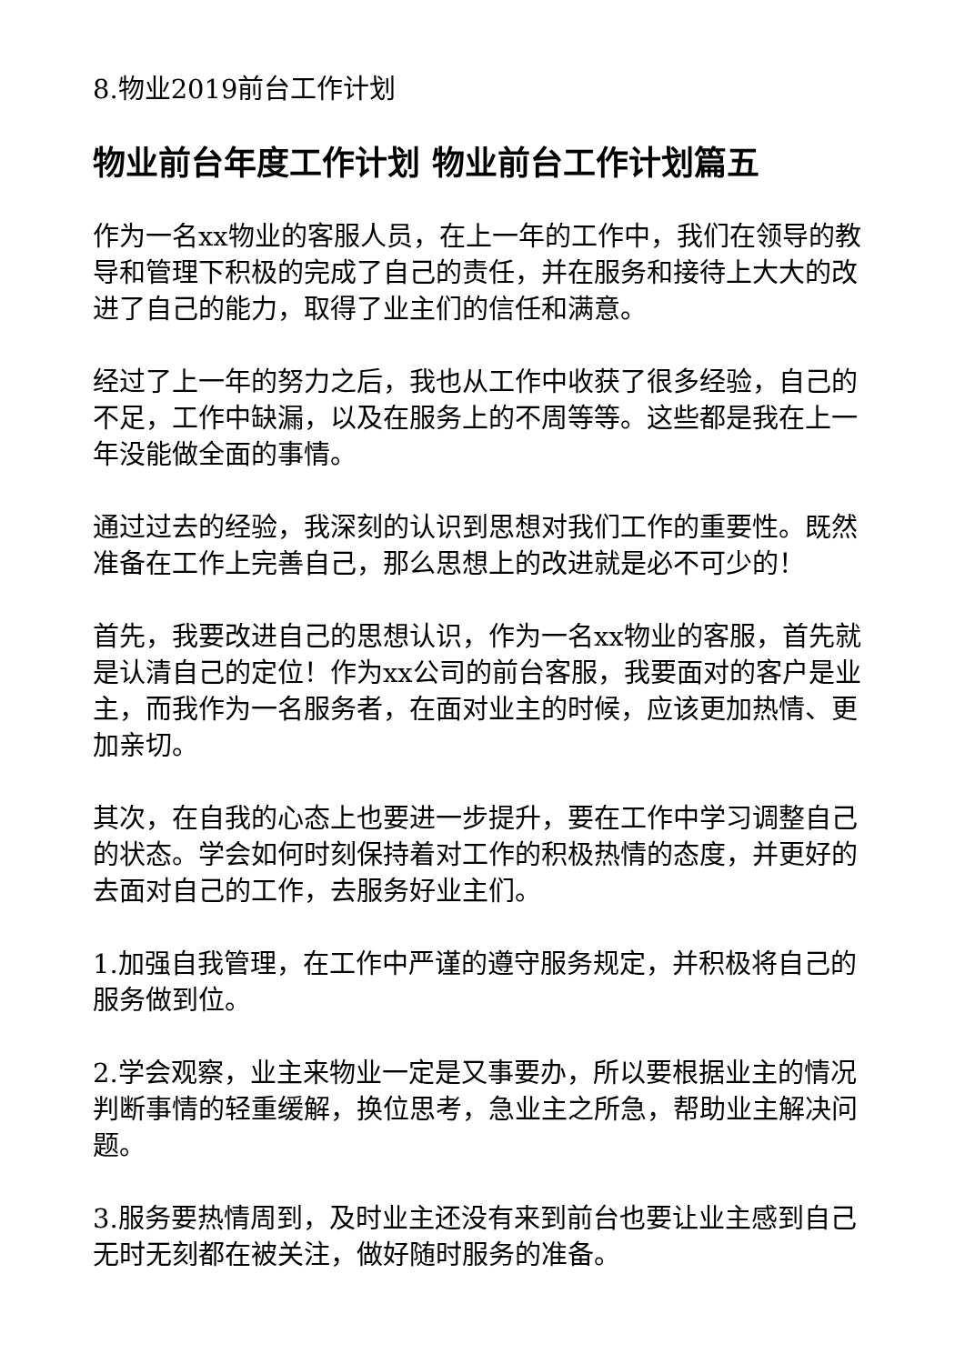8.物业2019前台工作计划
物业前台年度工作计划 物业前台工作计划篇五
作为一名xx物业的客服人员，在上一年的工作中，我们在领导的教导和管理下积极的完成了自己的责任，并在服务和接待上大大的改进了自己的能力，取得了业主们的信任和满意。
经过了上一年的努力之后，我也从工作中收获了很多经验，自己的不足，工作中缺漏，以及在服务上的不周等等。这些都是我在上一年没能做全面的事情。
通过过去的经验，我深刻的认识到思想对我们工作的重要性。既然准备在工作上完善自己，那么思想上的改进就是必不可少的！
首先，我要改进自己的思想认识，作为一名xx物业的客服，首先就是认清自己的定位！作为xx公司的前台客服，我要面对的客户是业主，而我作为一名服务者，在面对业主的时候，应该更加热情、更加亲切。
其次，在自我的心态上也要进一步提升，要在工作中学习调整自己的状态。学会如何时刻保持着对工作的积极热情的态度，并更好的去面对自己的工作，去服务好业主们。
1.加强自我管理，在工作中严谨的遵守服务规定，并积极将自己的服务做到位。
2.学会观察，业主来物业一定是又事要办，所以要根据业主的情况判断事情的轻重缓解，换位思考，急业主之所急，帮助业主解决问题。
3.服务要热情周到，及时业主还没有来到前台也要让业主感到自己无时无刻都在被关注，做好随时服务的准备。